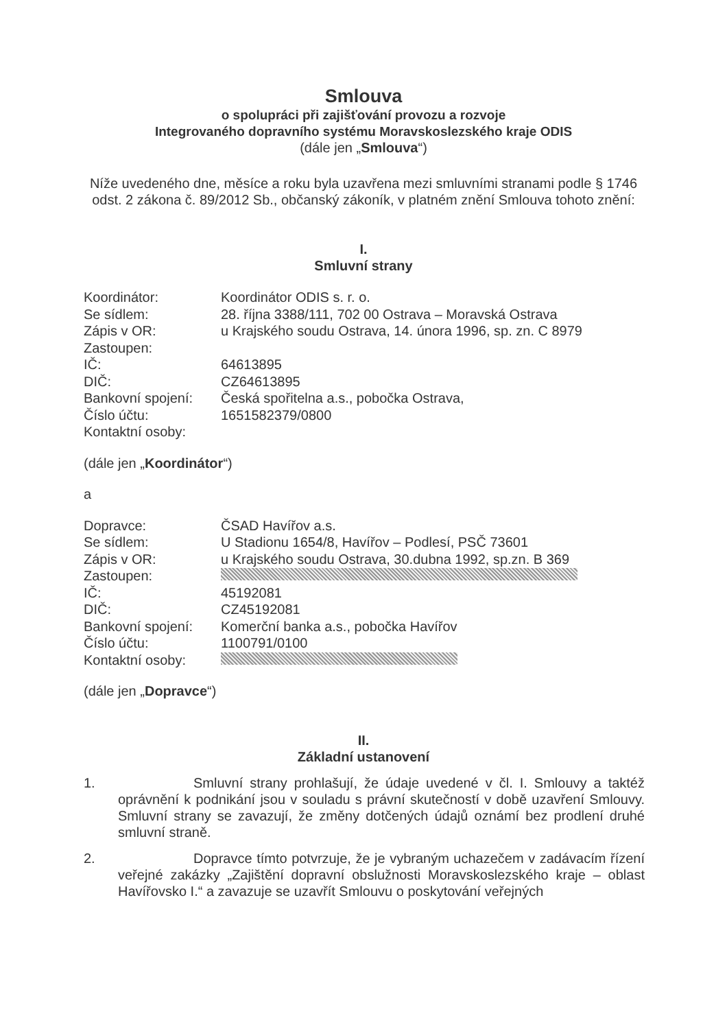Smlouva
o spolupráci při zajišťování provozu a rozvoje
Integrovaného dopravního systému Moravskoslezského kraje ODIS
(dále jen „Smlouva“)
Níže uvedeného dne, měsíce a roku byla uzavřena mezi smluvními stranami podle § 1746 odst. 2 zákona č. 89/2012 Sb., občanský zákoník, v platném znění Smlouva tohoto znění:
I.
Smluvní strany
| Koordinátor: | Koordinátor ODIS s. r. o. |
| Se sídlem: | 28. října 3388/111, 702 00 Ostrava – Moravská Ostrava |
| Zápis v OR: | u Krajského soudu Ostrava, 14. února 1996, sp. zn. C 8979 |
| Zastoupen: | |
| IČ: | 64613895 |
| DIČ: | CZ64613895 |
| Bankovní spojení: | Česká spořitelna a.s., pobočka Ostrava, |
| Číslo účtu: | 1651582379/0800 |
| Kontaktní osoby: | |
(dále jen „Koordinátor“)
a
| Dopravce: | ČSAD Havířov a.s. |
| Se sídlem: | U Stadionu 1654/8, Havířov – Podlesí, PSČ 73601 |
| Zápis v OR: | u Krajského soudu Ostrava, 30.dubna 1992, sp.zn. B 369 |
| Zastoupen: | |
| IČ: | 45192081 |
| DIČ: | CZ45192081 |
| Bankovní spojení: | Komerční banka a.s., pobočka Havířov |
| Číslo účtu: | 1100791/0100 |
| Kontaktní osoby: | |
(dále jen „Dopravce“)
II.
Základní ustanovení
1. Smluvní strany prohlašují, že údaje uvedené v čl. I. Smlouvy a taktéž oprávnění k podnikání jsou v souladu s právní skutečností v době uzavření Smlouvy. Smluvní strany se zavazují, že změny dotčených údajů oznámí bez prodlení druhé smluvní straně.
2. Dopravce tímto potvrzuje, že je vybraným uchazečem v zadávacím řízení veřejné zakázky „Zajištění dopravní obslužnosti Moravskoslezského kraje – oblast Havířovsko I.“ a zavazuje se uzavřít Smlouvu o poskytování veřejných